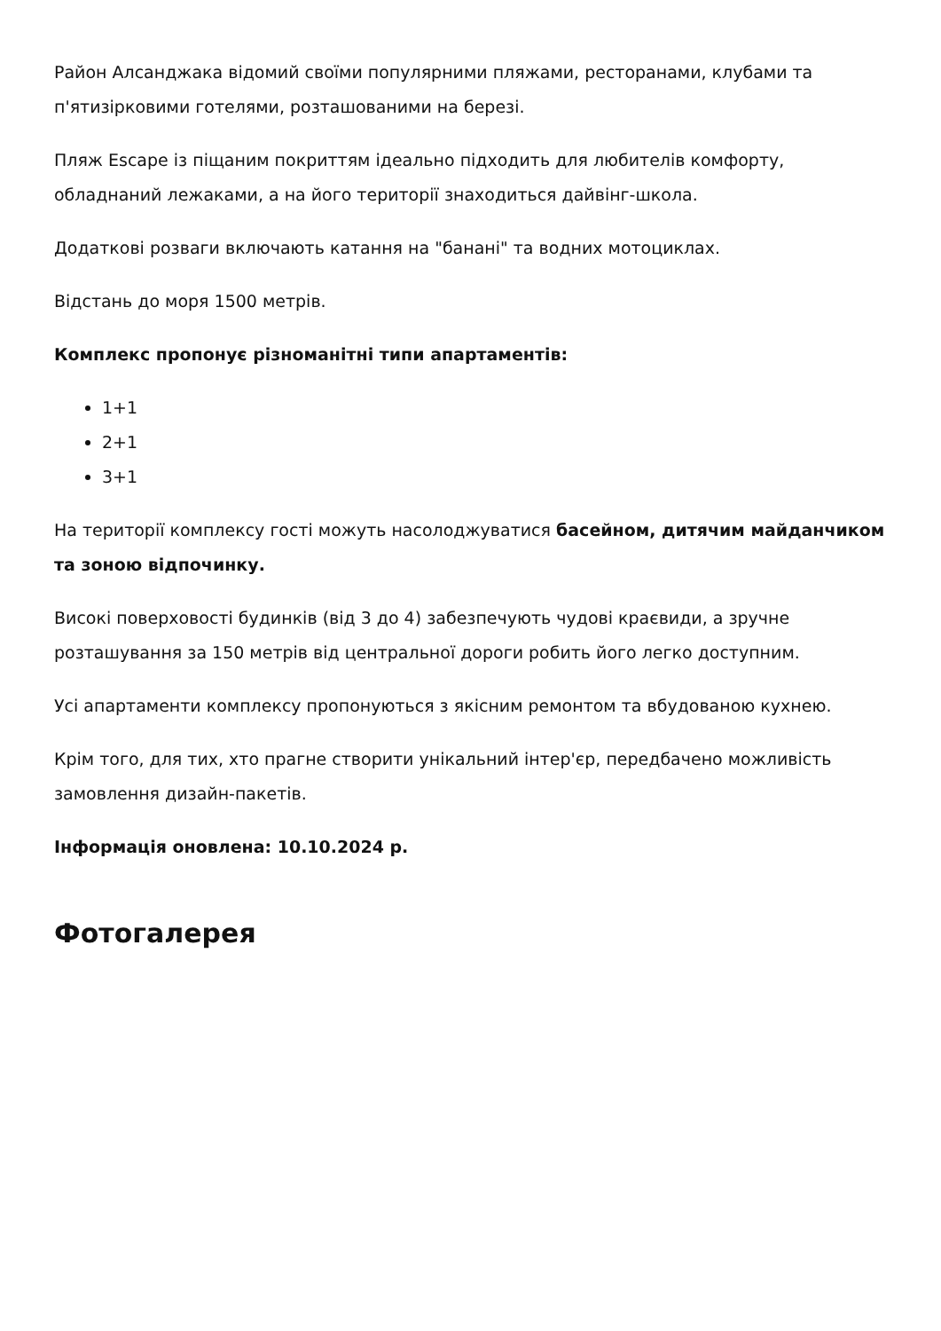Район Алсанджака відомий своїми популярними пляжами, ресторанами, клубами та п'ятизірковими готелями, розташованими на березі.
Пляж Escape із піщаним покриттям ідеально підходить для любителів комфорту, обладнаний лежаками, а на його території знаходиться дайвінг-школа.
Додаткові розваги включають катання на "банані" та водних мотоциклах.
Відстань до моря 1500 метрів.
Комплекс пропонує різноманітні типи апартаментів:
1+1
2+1
3+1
На території комплексу гості можуть насолоджуватися басейном, дитячим майданчиком та зоною відпочинку.
Високі поверховості будинків (від 3 до 4) забезпечують чудові краєвиди, а зручне розташування за 150 метрів від центральної дороги робить його легко доступним.
Усі апартаменти комплексу пропонуються з якісним ремонтом та вбудованою кухнею.
Крім того, для тих, хто прагне створити унікальний інтер'єр, передбачено можливість замовлення дизайн-пакетів.
Інформація оновлена: 10.10.2024 р.
Фотогалерея